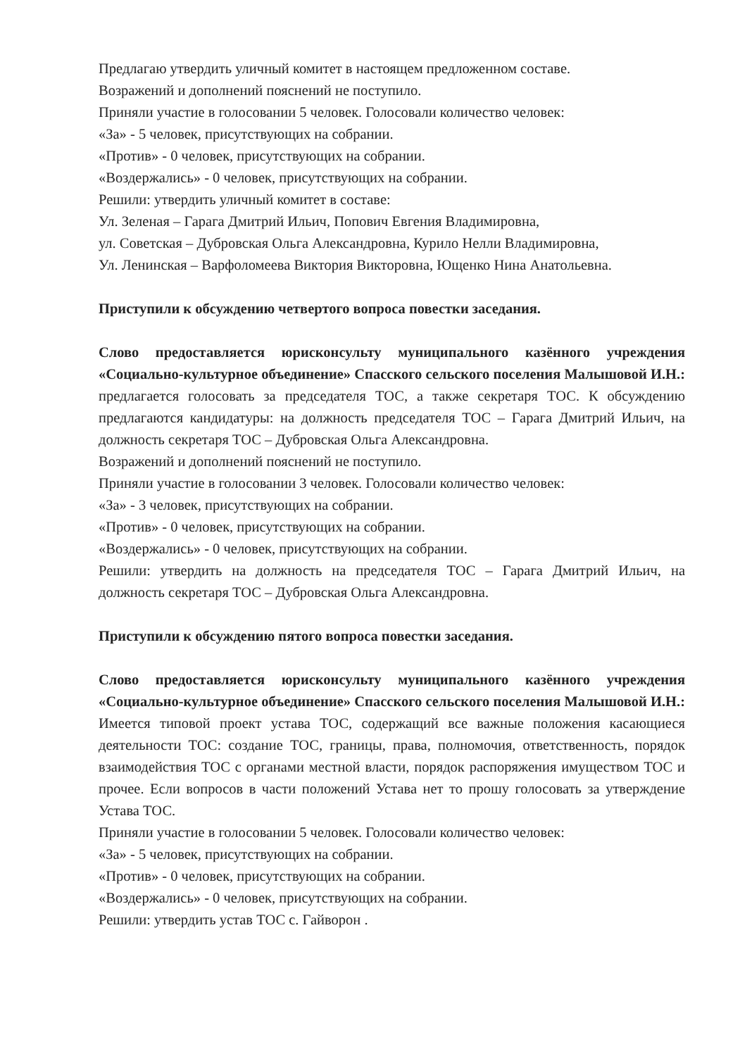Предлагаю утвердить уличный комитет в настоящем предложенном составе.
Возражений и дополнений пояснений не поступило.
Приняли участие в голосовании 5 человек. Голосовали количество человек:
«За» - 5 человек, присутствующих на собрании.
«Против» - 0 человек, присутствующих на собрании.
«Воздержались» - 0 человек, присутствующих на собрании.
Решили: утвердить уличный комитет в составе:
Ул. Зеленая – Гарага Дмитрий Ильич, Попович Евгения Владимировна,
ул. Советская – Дубровская Ольга Александровна, Курило Нелли Владимировна,
Ул. Ленинская – Варфоломеева Виктория Викторовна, Ющенко Нина Анатольевна.
Приступили к обсуждению четвертого вопроса повестки заседания.
Слово предоставляется юрисконсульту муниципального казённого учреждения «Социально-культурное объединение» Спасского сельского поселения Малышовой И.Н.: предлагается голосовать за председателя ТОС, а также секретаря ТОС. К обсуждению предлагаются кандидатуры: на должность председателя ТОС – Гарага Дмитрий Ильич, на должность секретаря ТОС – Дубровская Ольга Александровна.
Возражений и дополнений пояснений не поступило.
Приняли участие в голосовании 3 человек. Голосовали количество человек:
«За» - 3 человек, присутствующих на собрании.
«Против» - 0 человек, присутствующих на собрании.
«Воздержались» - 0 человек, присутствующих на собрании.
Решили: утвердить на должность на председателя ТОС – Гарага Дмитрий Ильич, на должность секретаря ТОС – Дубровская Ольга Александровна.
Приступили к обсуждению пятого вопроса повестки заседания.
Слово предоставляется юрисконсульту муниципального казённого учреждения «Социально-культурное объединение» Спасского сельского поселения Малышовой И.Н.: Имеется типовой проект устава ТОС, содержащий все важные положения касающиеся деятельности ТОС: создание ТОС, границы, права, полномочия, ответственность, порядок взаимодействия ТОС с органами местной власти, порядок распоряжения имуществом ТОС и прочее. Если вопросов в части положений Устава нет то прошу голосовать за утверждение Устава ТОС.
Приняли участие в голосовании 5 человек. Голосовали количество человек:
«За» - 5 человек, присутствующих на собрании.
«Против» - 0 человек, присутствующих на собрании.
«Воздержались» - 0 человек, присутствующих на собрании.
Решили: утвердить устав ТОС с. Гайворон .